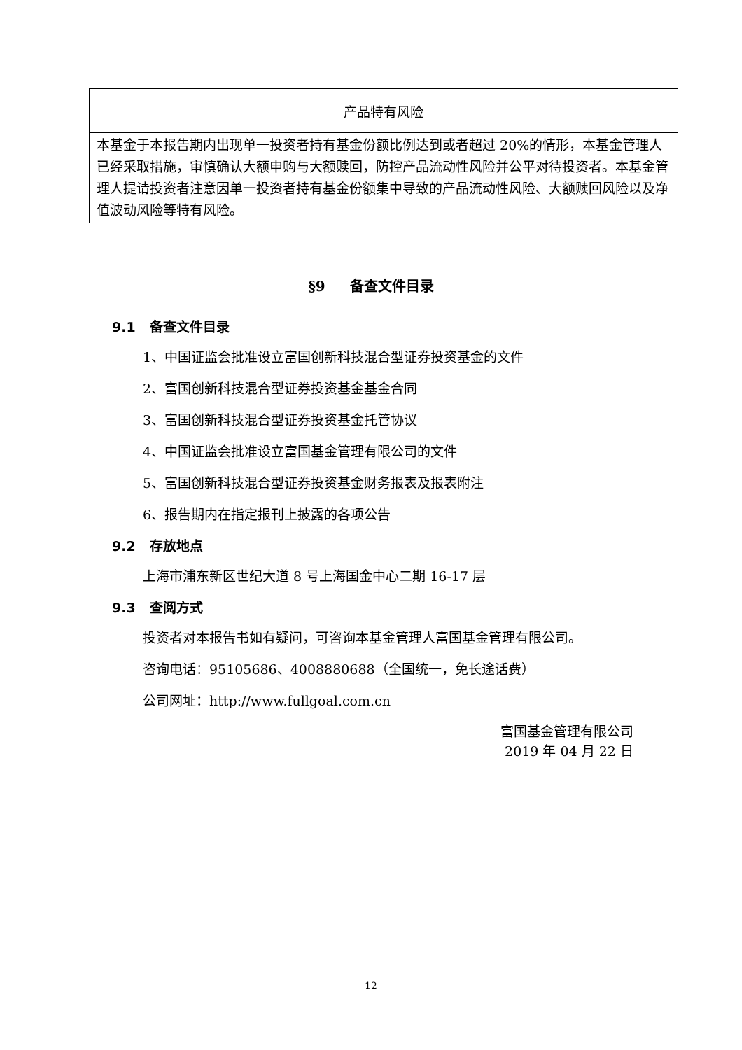| 产品特有风险 |
| --- |
| 本基金于本报告期内出现单一投资者持有基金份额比例达到或者超过 20%的情形，本基金管理人已经采取措施，审慎确认大额申购与大额赎回，防控产品流动性风险并公平对待投资者。本基金管理人提请投资者注意因单一投资者持有基金份额集中导致的产品流动性风险、大额赎回风险以及净值波动风险等特有风险。 |
§9 备查文件目录
9.1 备查文件目录
1、中国证监会批准设立富国创新科技混合型证券投资基金的文件
2、富国创新科技混合型证券投资基金基金合同
3、富国创新科技混合型证券投资基金托管协议
4、中国证监会批准设立富国基金管理有限公司的文件
5、富国创新科技混合型证券投资基金财务报表及报表附注
6、报告期内在指定报刊上披露的各项公告
9.2 存放地点
上海市浦东新区世纪大道 8 号上海国金中心二期 16-17 层
9.3 查阅方式
投资者对本报告书如有疑问，可咨询本基金管理人富国基金管理有限公司。
咨询电话：95105686、4008880688（全国统一，免长途话费）
公司网址：http://www.fullgoal.com.cn
富国基金管理有限公司
2019 年 04 月 22 日
12